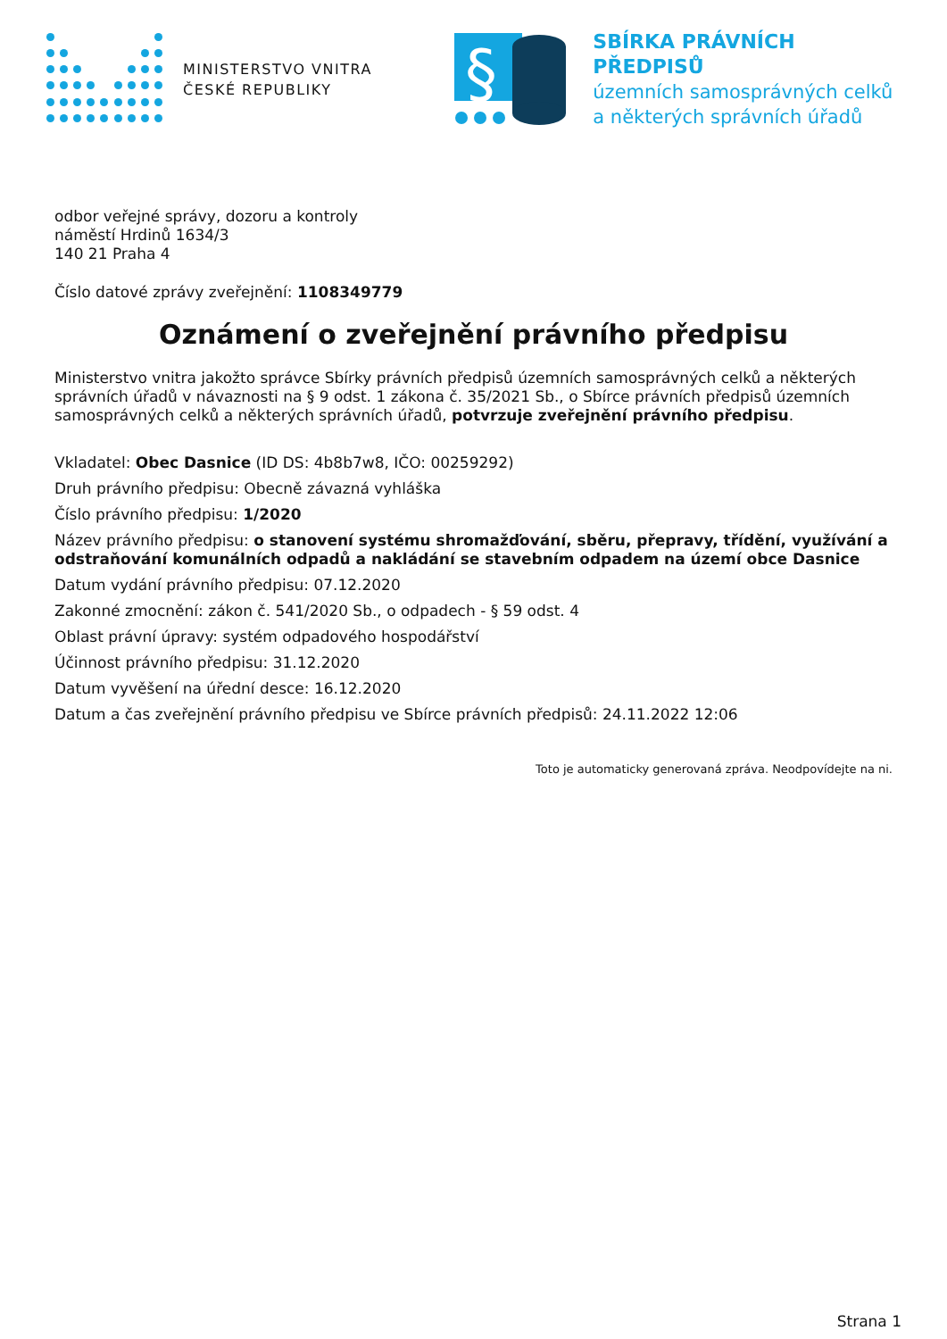MINISTERSTVO VNITRA
ČESKÉ REPUBLIKY
§
SBÍRKA PRÁVNÍCH PŘEDPISŮ
územních samosprávných celků
a některých správních úřadů
odbor veřejné správy, dozoru a kontroly
náměstí Hrdinů 1634/3
140 21 Praha 4
Číslo datové zprávy zveřejnění: 1108349779
Oznámení o zveřejnění právního předpisu
Ministerstvo vnitra jakožto správce Sbírky právních předpisů územních samosprávných celků a některých správních úřadů v návaznosti na § 9 odst. 1 zákona č. 35/2021 Sb., o Sbírce právních předpisů územních samosprávných celků a některých správních úřadů, potvrzuje zveřejnění právního předpisu.
Vkladatel: Obec Dasnice (ID DS: 4b8b7w8, IČO: 00259292)
Druh právního předpisu: Obecně závazná vyhláška
Číslo právního předpisu: 1/2020
Název právního předpisu: o stanovení systému shromažďování, sběru, přepravy, třídění, využívání a odstraňování komunálních odpadů a nakládání se stavebním odpadem na území obce Dasnice
Datum vydání právního předpisu: 07.12.2020
Zakonné zmocnění: zákon č. 541/2020 Sb., o odpadech - § 59 odst. 4
Oblast právní úpravy: systém odpadového hospodářství
Účinnost právního předpisu: 31.12.2020
Datum vyvěšení na úřední desce: 16.12.2020
Datum a čas zveřejnění právního předpisu ve Sbírce právních předpisů: 24.11.2022 12:06
Toto je automaticky generovaná zpráva. Neodpovídejte na ni.
Strana 1